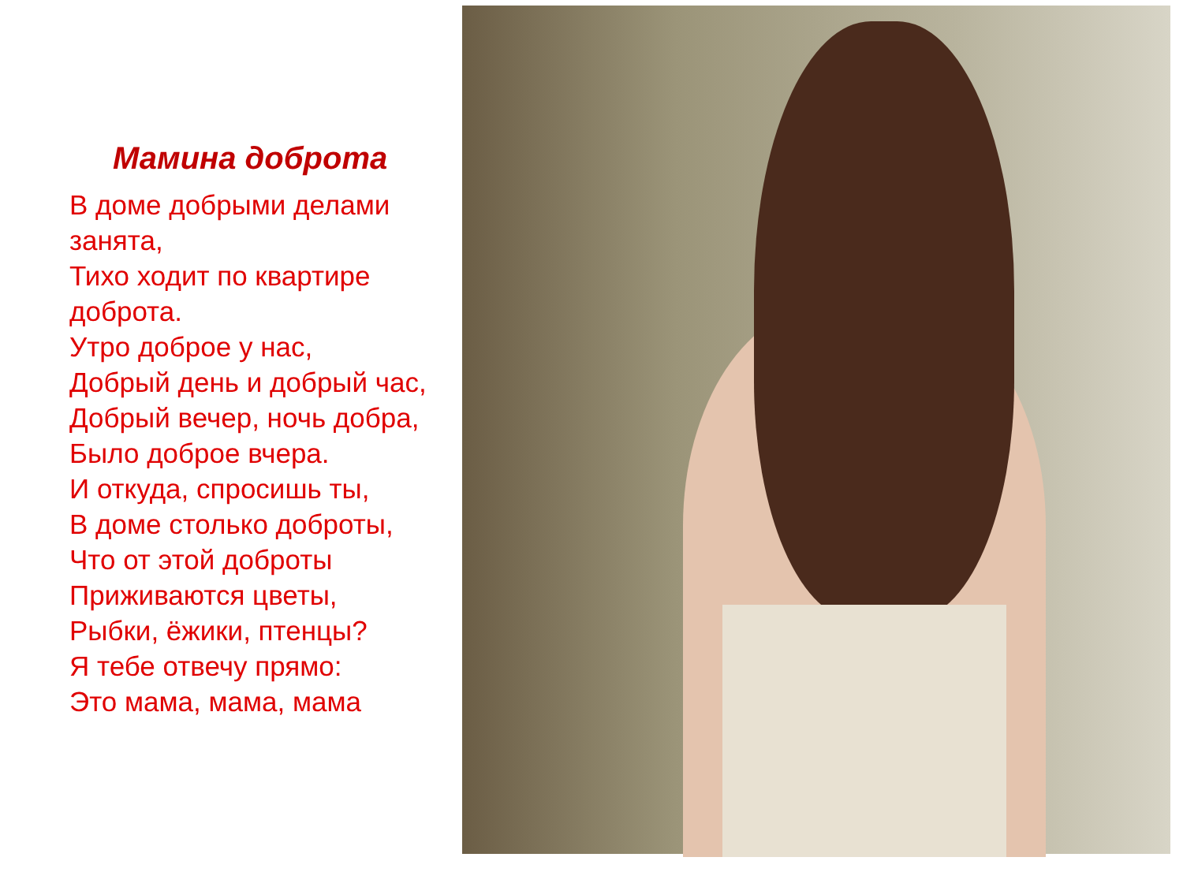Мамина доброта
В доме добрыми делами занята,
Тихо ходит по квартире доброта.
Утро доброе у нас,
Добрый день и добрый час,
Добрый вечер, ночь добра,
Было доброе вчера.
И откуда, спросишь ты,
В доме столько доброты,
Что от этой доброты
Приживаются цветы,
Рыбки, ёжики, птенцы?
Я тебе отвечу прямо:
Это мама, мама, мама